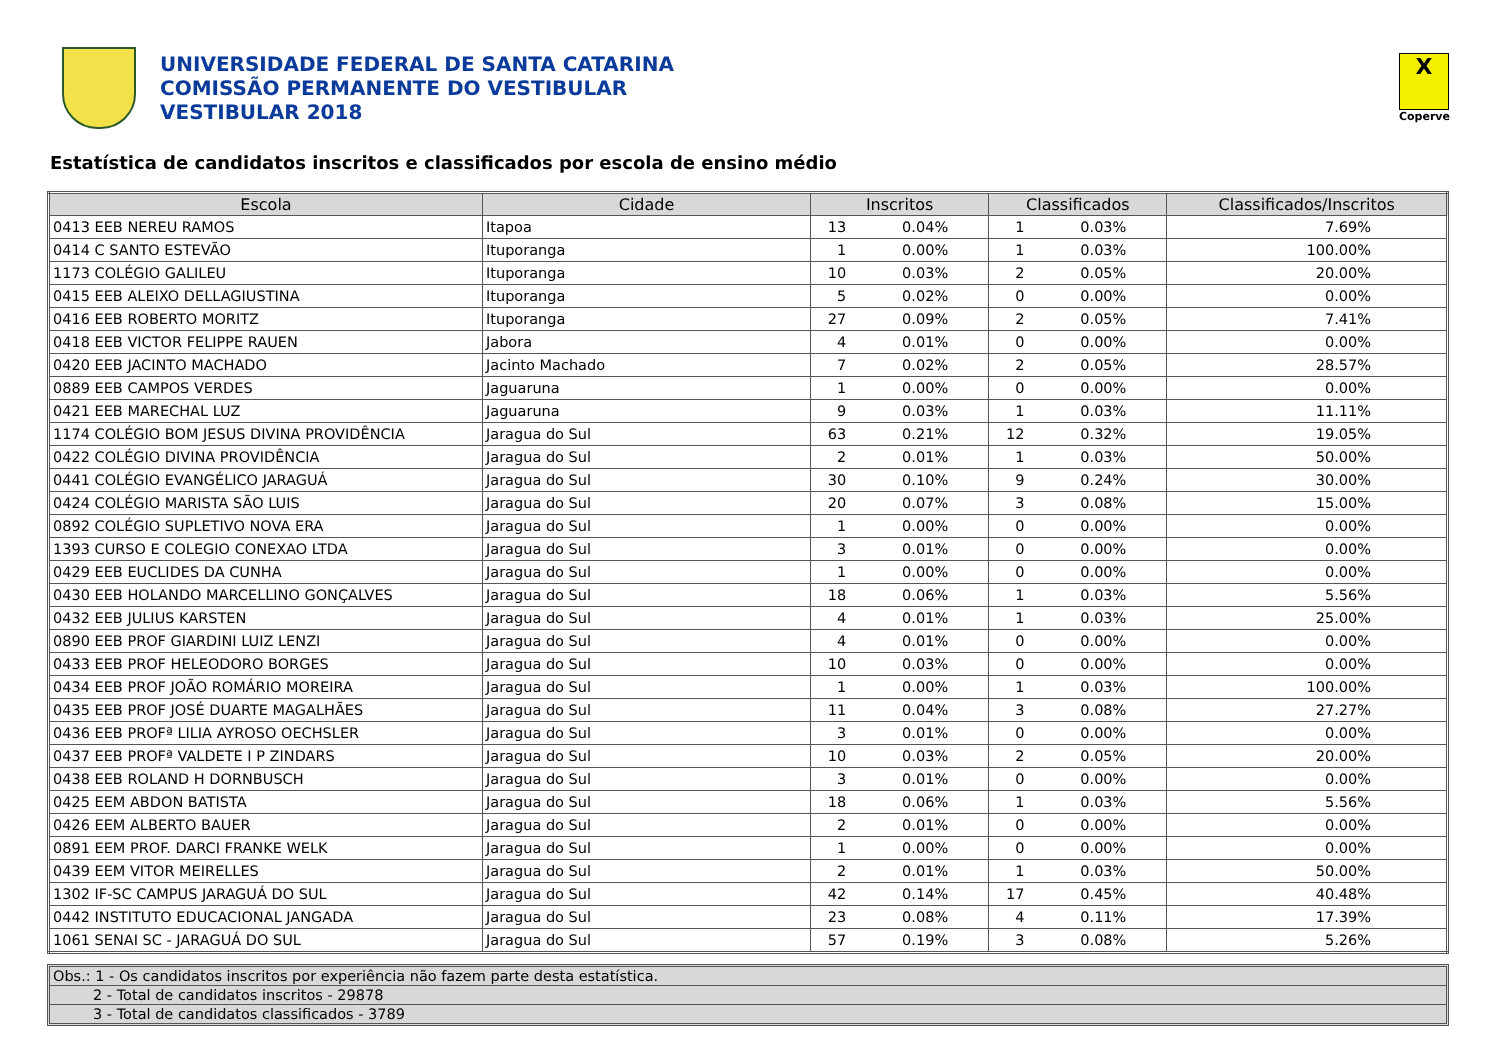UNIVERSIDADE FEDERAL DE SANTA CATARINA
COMISSÃO PERMANENTE DO VESTIBULAR
VESTIBULAR 2018
X
Coperve
Estatística de candidatos inscritos e classificados por escola de ensino médio
| Escola | Cidade | Inscritos | | Classificados | | Classificados/Inscritos |
| --- | --- | --- | --- | --- | --- | --- |
| 0413 EEB NEREU RAMOS | Itapoa | 13 | 0.04% | 1 | 0.03% | 7.69% |
| 0414 C SANTO ESTEVÃO | Ituporanga | 1 | 0.00% | 1 | 0.03% | 100.00% |
| 1173 COLÉGIO GALILEU | Ituporanga | 10 | 0.03% | 2 | 0.05% | 20.00% |
| 0415 EEB ALEIXO DELLAGIUSTINA | Ituporanga | 5 | 0.02% | 0 | 0.00% | 0.00% |
| 0416 EEB ROBERTO MORITZ | Ituporanga | 27 | 0.09% | 2 | 0.05% | 7.41% |
| 0418 EEB VICTOR FELIPPE RAUEN | Jabora | 4 | 0.01% | 0 | 0.00% | 0.00% |
| 0420 EEB JACINTO MACHADO | Jacinto Machado | 7 | 0.02% | 2 | 0.05% | 28.57% |
| 0889 EEB CAMPOS VERDES | Jaguaruna | 1 | 0.00% | 0 | 0.00% | 0.00% |
| 0421 EEB MARECHAL LUZ | Jaguaruna | 9 | 0.03% | 1 | 0.03% | 11.11% |
| 1174 COLÉGIO BOM JESUS DIVINA PROVIDÊNCIA | Jaragua do Sul | 63 | 0.21% | 12 | 0.32% | 19.05% |
| 0422 COLÉGIO DIVINA PROVIDÊNCIA | Jaragua do Sul | 2 | 0.01% | 1 | 0.03% | 50.00% |
| 0441 COLÉGIO EVANGÉLICO JARAGUÁ | Jaragua do Sul | 30 | 0.10% | 9 | 0.24% | 30.00% |
| 0424 COLÉGIO MARISTA SÃO LUIS | Jaragua do Sul | 20 | 0.07% | 3 | 0.08% | 15.00% |
| 0892 COLÉGIO SUPLETIVO NOVA ERA | Jaragua do Sul | 1 | 0.00% | 0 | 0.00% | 0.00% |
| 1393 CURSO E COLEGIO CONEXAO LTDA | Jaragua do Sul | 3 | 0.01% | 0 | 0.00% | 0.00% |
| 0429 EEB EUCLIDES DA CUNHA | Jaragua do Sul | 1 | 0.00% | 0 | 0.00% | 0.00% |
| 0430 EEB HOLANDO MARCELLINO GONÇALVES | Jaragua do Sul | 18 | 0.06% | 1 | 0.03% | 5.56% |
| 0432 EEB JULIUS KARSTEN | Jaragua do Sul | 4 | 0.01% | 1 | 0.03% | 25.00% |
| 0890 EEB PROF GIARDINI LUIZ LENZI | Jaragua do Sul | 4 | 0.01% | 0 | 0.00% | 0.00% |
| 0433 EEB PROF HELEODORO BORGES | Jaragua do Sul | 10 | 0.03% | 0 | 0.00% | 0.00% |
| 0434 EEB PROF JOÃO ROMÁRIO MOREIRA | Jaragua do Sul | 1 | 0.00% | 1 | 0.03% | 100.00% |
| 0435 EEB PROF JOSÉ DUARTE MAGALHÃES | Jaragua do Sul | 11 | 0.04% | 3 | 0.08% | 27.27% |
| 0436 EEB PROFª LILIA AYROSO OECHSLER | Jaragua do Sul | 3 | 0.01% | 0 | 0.00% | 0.00% |
| 0437 EEB PROFª VALDETE I P ZINDARS | Jaragua do Sul | 10 | 0.03% | 2 | 0.05% | 20.00% |
| 0438 EEB ROLAND H DORNBUSCH | Jaragua do Sul | 3 | 0.01% | 0 | 0.00% | 0.00% |
| 0425 EEM ABDON BATISTA | Jaragua do Sul | 18 | 0.06% | 1 | 0.03% | 5.56% |
| 0426 EEM ALBERTO BAUER | Jaragua do Sul | 2 | 0.01% | 0 | 0.00% | 0.00% |
| 0891 EEM PROF. DARCI FRANKE WELK | Jaragua do Sul | 1 | 0.00% | 0 | 0.00% | 0.00% |
| 0439 EEM VITOR MEIRELLES | Jaragua do Sul | 2 | 0.01% | 1 | 0.03% | 50.00% |
| 1302 IF-SC CAMPUS JARAGUÁ DO SUL | Jaragua do Sul | 42 | 0.14% | 17 | 0.45% | 40.48% |
| 0442 INSTITUTO EDUCACIONAL JANGADA | Jaragua do Sul | 23 | 0.08% | 4 | 0.11% | 17.39% |
| 1061 SENAI SC - JARAGUÁ DO SUL | Jaragua do Sul | 57 | 0.19% | 3 | 0.08% | 5.26% |
Obs.: 1 - Os candidatos inscritos por experiência não fazem parte desta estatística.
2 - Total de candidatos inscritos - 29878
3 - Total de candidatos classificados - 3789